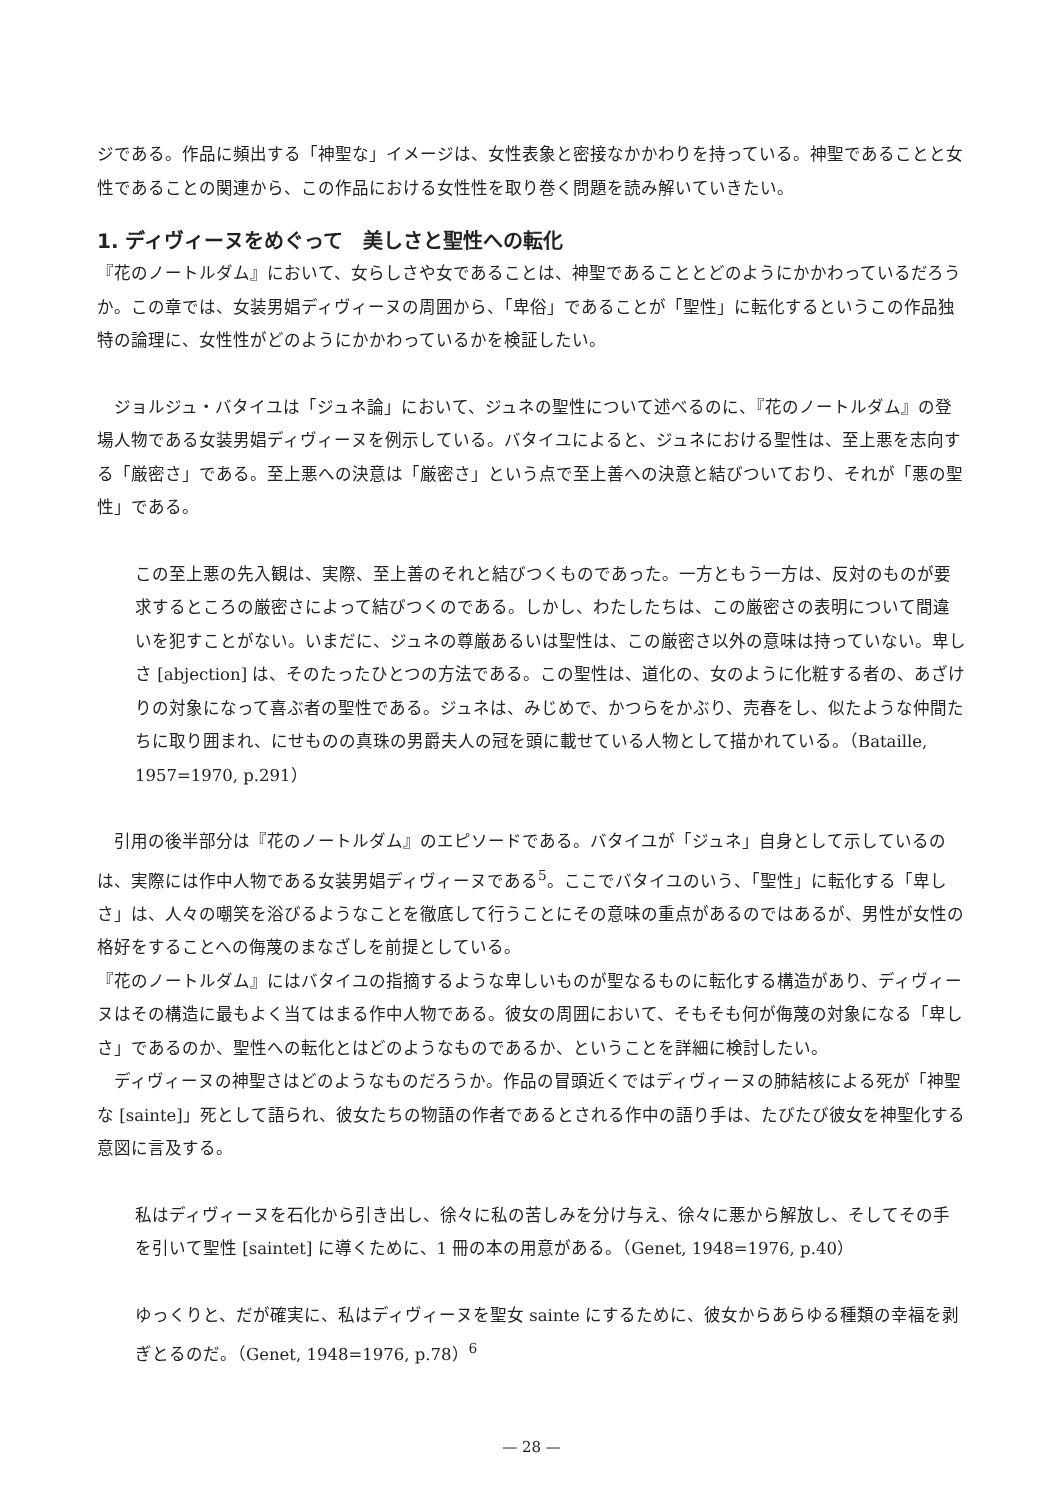ジである。作品に頻出する「神聖な」イメージは、女性表象と密接なかかわりを持っている。神聖であることと女性であることの関連から、この作品における女性性を取り巻く問題を読み解いていきたい。
1. ディヴィーヌをめぐって　美しさと聖性への転化
『花のノートルダム』において、女らしさや女であることは、神聖であることとどのようにかかわっているだろうか。この章では、女装男娼ディヴィーヌの周囲から、「卑俗」であることが「聖性」に転化するというこの作品独特の論理に、女性性がどのようにかかわっているかを検証したい。
　ジョルジュ・バタイユは「ジュネ論」において、ジュネの聖性について述べるのに、『花のノートルダム』の登場人物である女装男娼ディヴィーヌを例示している。バタイユによると、ジュネにおける聖性は、至上悪を志向する「厳密さ」である。至上悪への決意は「厳密さ」という点で至上善への決意と結びついており、それが「悪の聖性」である。
この至上悪の先入観は、実際、至上善のそれと結びつくものであった。一方ともう一方は、反対のものが要求するところの厳密さによって結びつくのである。しかし、わたしたちは、この厳密さの表明について間違いを犯すことがない。いまだに、ジュネの尊厳あるいは聖性は、この厳密さ以外の意味は持っていない。卑しさ [abjection] は、そのたったひとつの方法である。この聖性は、道化の、女のように化粧する者の、あざけりの対象になって喜ぶ者の聖性である。ジュネは、みじめで、かつらをかぶり、売春をし、似たような仲間たちに取り囲まれ、にせものの真珠の男爵夫人の冠を頭に載せている人物として描かれている。（Bataille, 1957=1970, p.291）
　引用の後半部分は『花のノートルダム』のエピソードである。バタイユが「ジュネ」自身として示しているのは、実際には作中人物である女装男娼ディヴィーヌである<sup>5</sup>。ここでバタイユのいう、「聖性」に転化する「卑しさ」は、人々の嘲笑を浴びるようなことを徹底して行うことにその意味の重点があるのではあるが、男性が女性の格好をすることへの侮蔑のまなざしを前提としている。
『花のノートルダム』にはバタイユの指摘するような卑しいものが聖なるものに転化する構造があり、ディヴィーヌはその構造に最もよく当てはまる作中人物である。彼女の周囲において、そもそも何が侮蔑の対象になる「卑しさ」であるのか、聖性への転化とはどのようなものであるか、ということを詳細に検討したい。
　ディヴィーヌの神聖さはどのようなものだろうか。作品の冒頭近くではディヴィーヌの肺結核による死が「神聖な [sainte]」死として語られ、彼女たちの物語の作者であるとされる作中の語り手は、たびたび彼女を神聖化する意図に言及する。
私はディヴィーヌを石化から引き出し、徐々に私の苦しみを分け与え、徐々に悪から解放し、そしてその手を引いて聖性 [saintet] に導くために、1 冊の本の用意がある。（Genet, 1948=1976, p.40）
ゆっくりと、だが確実に、私はディヴィーヌを聖女 sainte にするために、彼女からあらゆる種類の幸福を剥ぎとるのだ。（Genet, 1948=1976, p.78）<sup>6</sup>
— 28 —